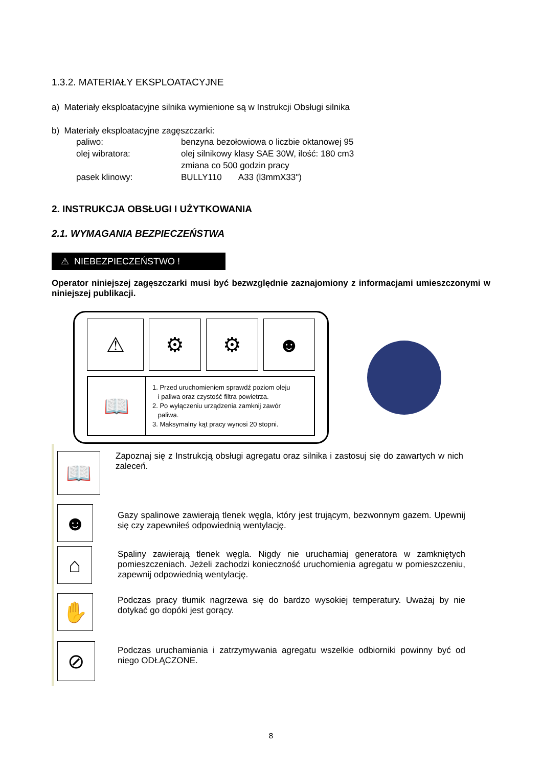1.3.2. MATERIAŁY EKSPLOATACYJNE
a) Materiały eksploatacyjne silnika wymienione są w Instrukcji Obsługi silnika
b) Materiały eksploatacyjne zagęszczarki:
paliwo:
benzyna bezołowiowa o liczbie oktanowej 95
olej wibratora:
olej silnikowy klasy SAE 30W, ilość: 180 cm3
zmiana co 500 godzin pracy
pasek klinowy:
BULLY110 A33 (l3mmX33")
2. INSTRUKCJA OBSŁUGI I UŻYTKOWANIA
2.1. WYMAGANIA BEZPIECZEŃSTWA
⚠ NIEBEZPIECZEŃSTWO !
Operator niniejszej zagęszczarki musi być bezwzględnie zaznajomiony z informacjami umieszczonymi w niniejszej publikacji.
⚠ ⚙ ⚙ ☻
📖
1. Przed uruchomieniem sprawdź poziom oleju
i paliwa oraz czystość filtra powietrza.
2. Po wyłączeniu urządzenia zamknij zawór
paliwa.
3. Maksymalny kąt pracy wynosi 20 stopni.
📖
Zapoznaj się z Instrukcją obsługi agregatu oraz silnika i zastosuj się do zawartych w nich zaleceń.
☻
Gazy spalinowe zawierają tlenek węgla, który jest trującym, bezwonnym gazem. Upewnij się czy zapewniłeś odpowiednią wentylację.
⌂
Spaliny zawierają tlenek węgla. Nigdy nie uruchamiaj generatora w zamkniętych pomieszczeniach. Jeżeli zachodzi konieczność uruchomienia agregatu w pomieszczeniu, zapewnij odpowiednią wentylację.
✋
Podczas pracy tłumik nagrzewa się do bardzo wysokiej temperatury. Uważaj by nie dotykać go dopóki jest gorący.
⊘
Podczas uruchamiania i zatrzymywania agregatu wszelkie odbiorniki powinny być od niego ODŁĄCZONE.
8